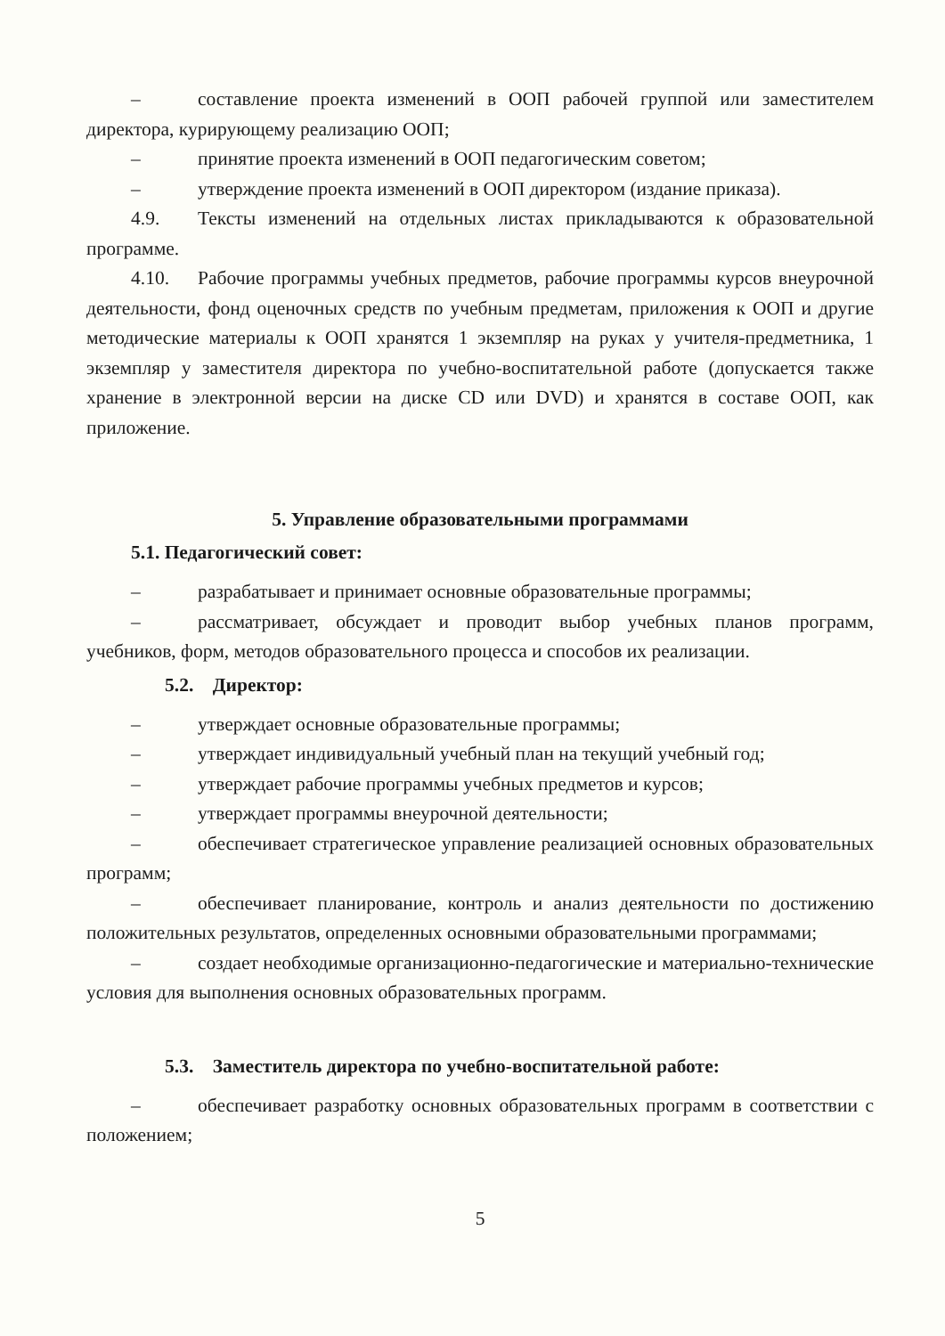– составление проекта изменений в ООП рабочей группой или заместителем директора, курирующему реализацию ООП;
– принятие проекта изменений в ООП педагогическим советом;
– утверждение проекта изменений в ООП директором (издание приказа).
4.9. Тексты изменений на отдельных листах прикладываются к образовательной программе.
4.10. Рабочие программы учебных предметов, рабочие программы курсов внеурочной деятельности, фонд оценочных средств по учебным предметам, приложения к ООП и другие методические материалы к ООП хранятся 1 экземпляр на руках у учителя-предметника, 1 экземпляр у заместителя директора по учебно-воспитательной работе (допускается также хранение в электронной версии на диске CD или DVD) и хранятся в составе ООП, как приложение.
5. Управление образовательными программами
5.1. Педагогический совет:
– разрабатывает и принимает основные образовательные программы;
– рассматривает, обсуждает и проводит выбор учебных планов программ, учебников, форм, методов образовательного процесса и способов их реализации.
5.2. Директор:
– утверждает основные образовательные программы;
– утверждает индивидуальный учебный план на текущий учебный год;
– утверждает рабочие программы учебных предметов и курсов;
– утверждает программы внеурочной деятельности;
– обеспечивает стратегическое управление реализацией основных образовательных программ;
– обеспечивает планирование, контроль и анализ деятельности по достижению положительных результатов, определенных основными образовательными программами;
– создает необходимые организационно-педагогические и материально-технические условия для выполнения основных образовательных программ.
5.3. Заместитель директора по учебно-воспитательной работе:
– обеспечивает разработку основных образовательных программ в соответствии с положением;
5